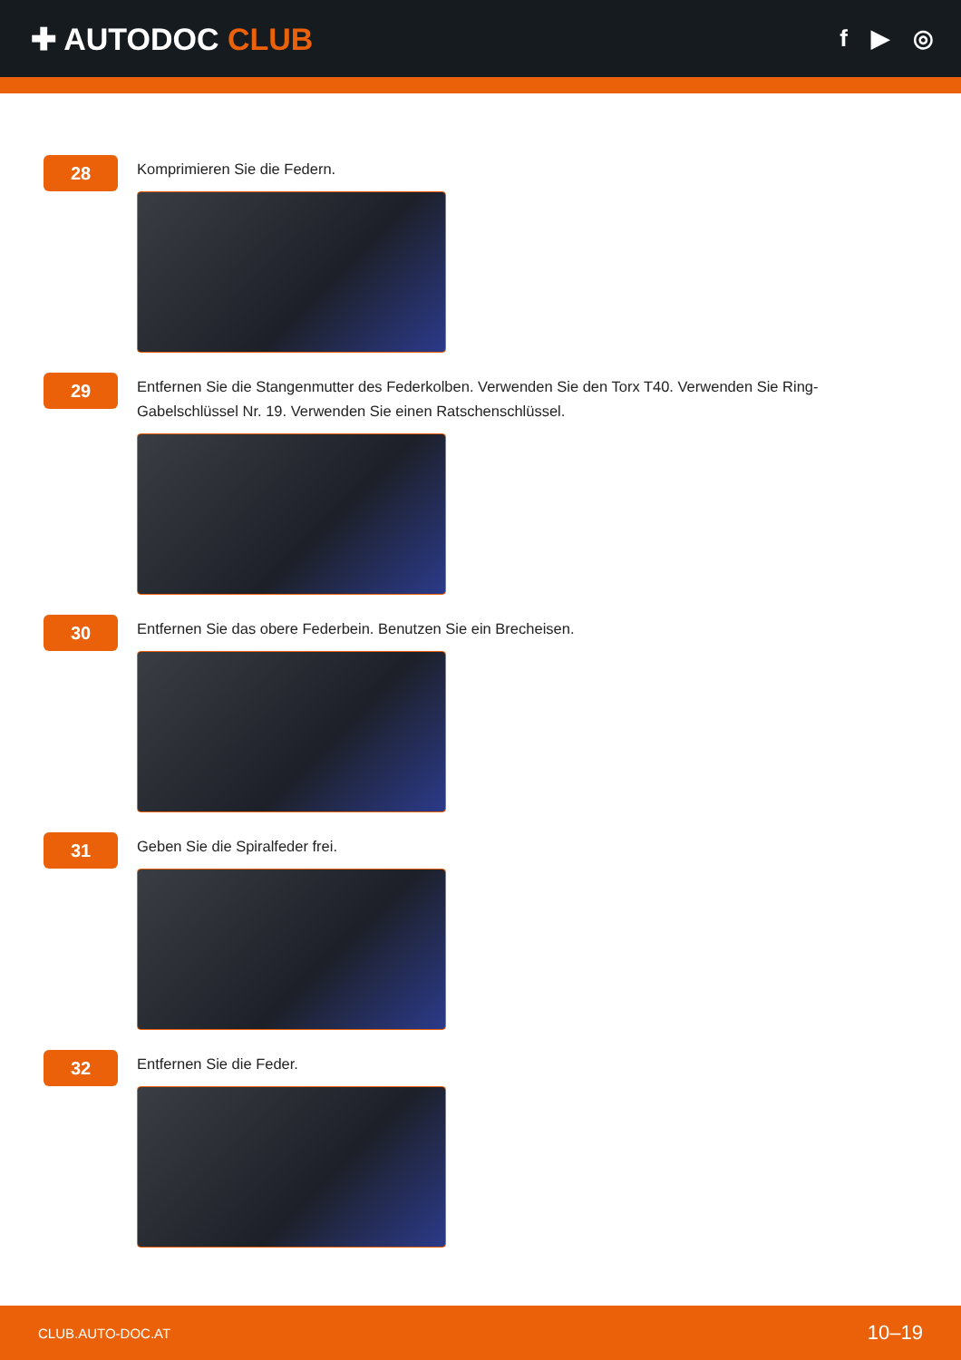✚ AUTODOC CLUB
f ▶ ◎
28
Komprimieren Sie die Federn.
29
Entfernen Sie die Stangenmutter des Federkolben. Verwenden Sie den Torx T40. Verwenden Sie Ring-Gabelschlüssel Nr. 19. Verwenden Sie einen Ratschenschlüssel.
30
Entfernen Sie das obere Federbein. Benutzen Sie ein Brecheisen.
31
Geben Sie die Spiralfeder frei.
32
Entfernen Sie die Feder.
CLUB.AUTO-DOC.AT 10–19